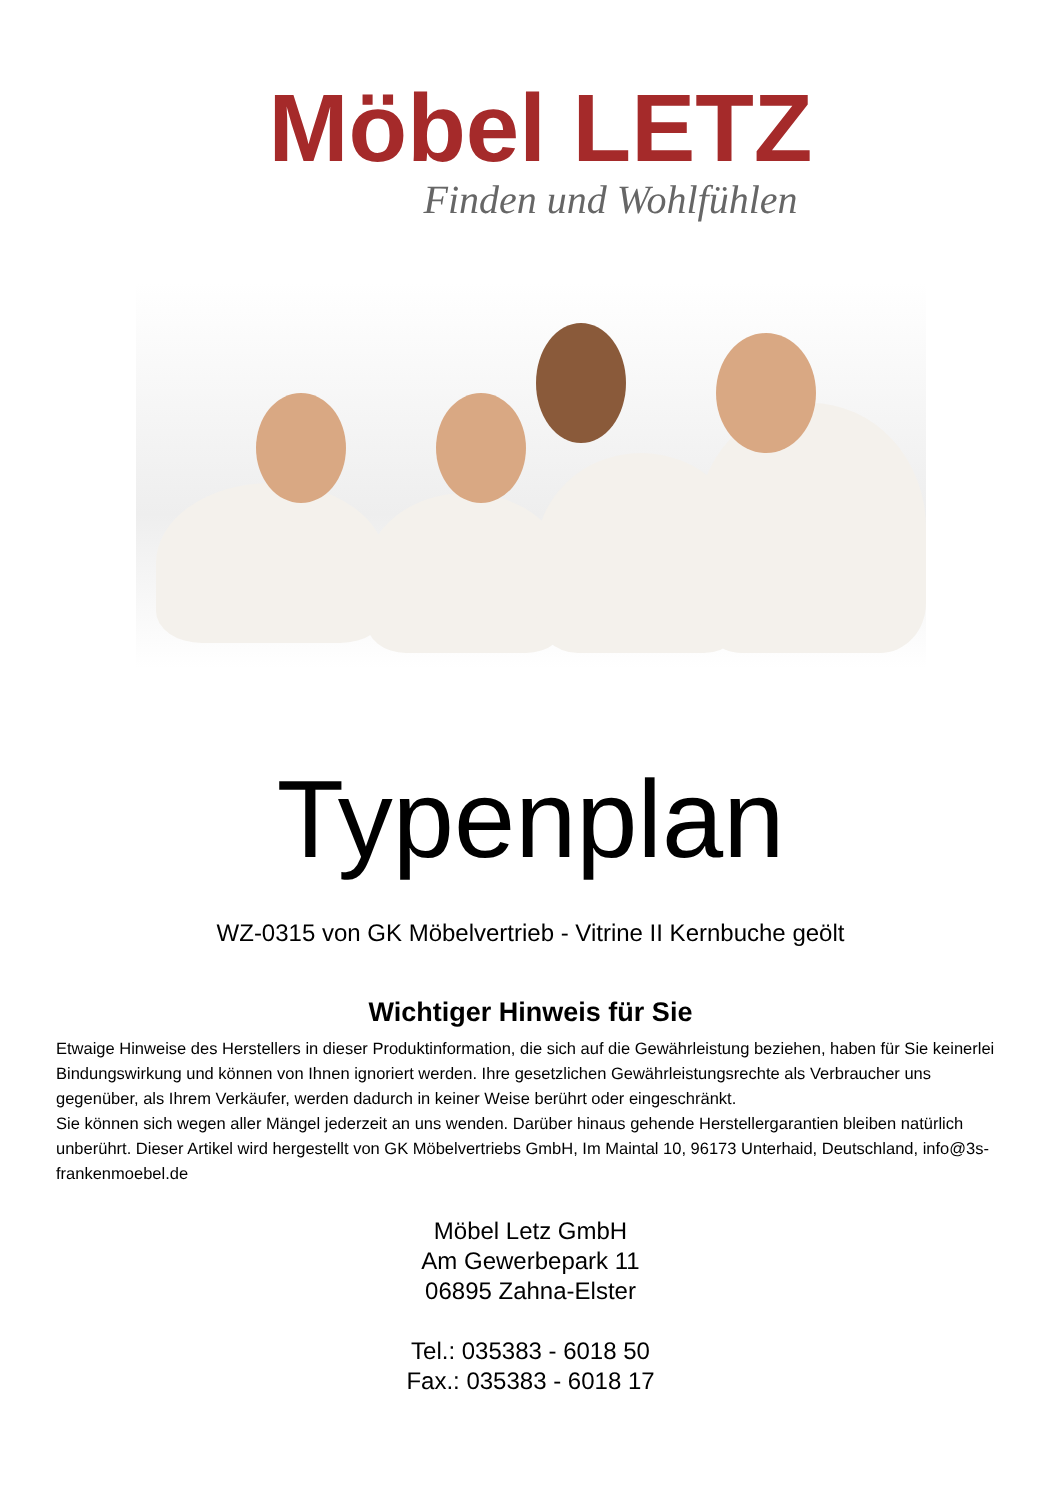Möbel LETZ
Finden und Wohlfühlen
Typenplan
WZ-0315 von GK Möbelvertrieb - Vitrine II Kernbuche geölt
Wichtiger Hinweis für Sie
Etwaige Hinweise des Herstellers in dieser Produktinformation, die sich auf die Gewährleistung beziehen, haben für Sie keinerlei Bindungswirkung und können von Ihnen ignoriert werden. Ihre gesetzlichen Gewährleistungsrechte als Verbraucher uns gegenüber, als Ihrem Verkäufer, werden dadurch in keiner Weise berührt oder eingeschränkt.
Sie können sich wegen aller Mängel jederzeit an uns wenden. Darüber hinaus gehende Herstellergarantien bleiben natürlich unberührt. Dieser Artikel wird hergestellt von GK Möbelvertriebs GmbH, Im Maintal 10, 96173 Unterhaid, Deutschland, info@3s-frankenmoebel.de
Möbel Letz GmbH
Am Gewerbepark 11
06895 Zahna-Elster
Tel.: 035383 - 6018 50
Fax.: 035383 - 6018 17